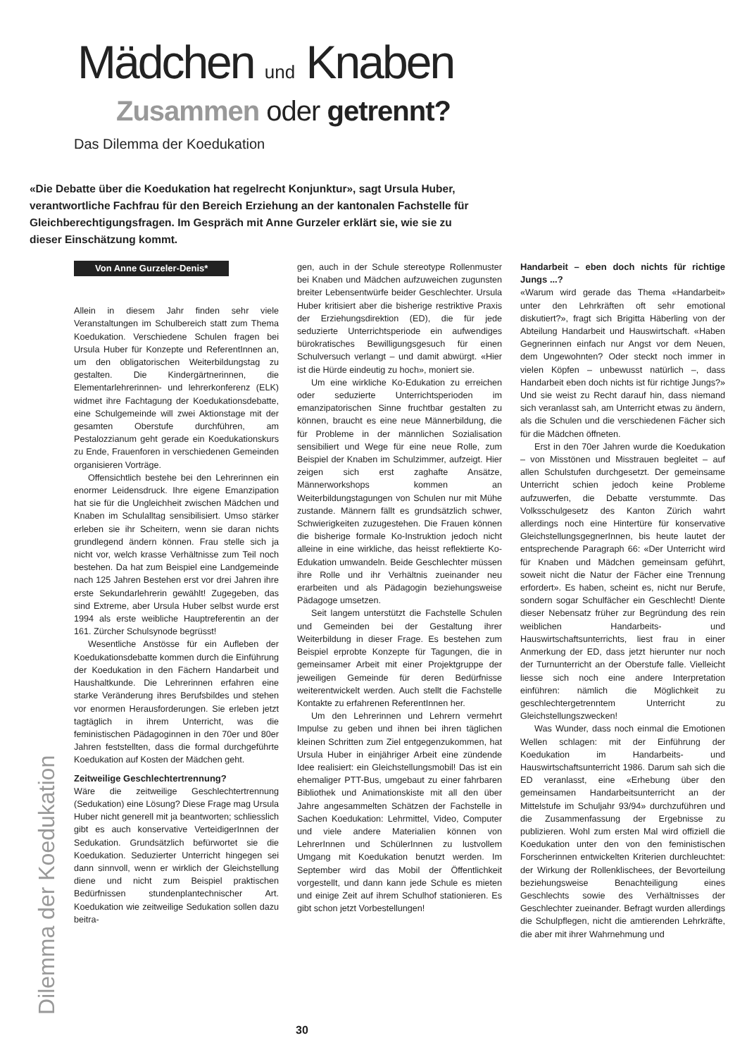Mädchen und Knaben
Zusammen oder getrennt?
Das Dilemma der Koedukation
«Die Debatte über die Koedukation hat regelrecht Konjunktur», sagt Ursula Huber, verantwortliche Fachfrau für den Bereich Erziehung an der kantonalen Fachstelle für Gleichberechtigungsfragen. Im Gespräch mit Anne Gurzeler erklärt sie, wie sie zu dieser Einschätzung kommt.
Von Anne Gurzeler-Denis*
Allein in diesem Jahr finden sehr viele Veranstaltungen im Schulbereich statt zum Thema Koedukation. Verschiedene Schulen fragen bei Ursula Huber für Konzepte und ReferentInnen an, um den obligatorischen Weiterbildungstag zu gestalten. Die Kindergärtnerinnen, die Elementarlehrerinnen- und lehrerkonferenz (ELK) widmet ihre Fachtagung der Koedukationsdebatte, eine Schulgemeinde will zwei Aktionstage mit der gesamten Oberstufe durchführen, am Pestalozzianum geht gerade ein Koedukationskurs zu Ende, Frauenforen in verschiedenen Gemeinden organisieren Vorträge.
Offensichtlich bestehe bei den Lehrerinnen ein enormer Leidensdruck. Ihre eigene Emanzipation hat sie für die Ungleichheit zwischen Mädchen und Knaben im Schulalltag sensibilisiert. Umso stärker erleben sie ihr Scheitern, wenn sie daran nichts grundlegend ändern können. Frau stelle sich ja nicht vor, welch krasse Verhältnisse zum Teil noch bestehen. Da hat zum Beispiel eine Landgemeinde nach 125 Jahren Bestehen erst vor drei Jahren ihre erste Sekundarlehrerin gewählt! Zugegeben, das sind Extreme, aber Ursula Huber selbst wurde erst 1994 als erste weibliche Hauptreferentin an der 161. Zürcher Schulsynode begrüsst!
Wesentliche Anstösse für ein Aufleben der Koedukationsdebatte kommen durch die Einführung der Koedukation in den Fächern Handarbeit und Haushaltkunde. Die Lehrerinnen erfahren eine starke Veränderung ihres Berufsbildes und stehen vor enormen Herausforderungen. Sie erleben jetzt tagtäglich in ihrem Unterricht, was die feministischen Pädagoginnen in den 70er und 80er Jahren feststellten, dass die formal durchgeführte Koedukation auf Kosten der Mädchen geht.
Zeitweilige Geschlechtertrennung?
Wäre die zeitweilige Geschlechtertrennung (Sedukation) eine Lösung? Diese Frage mag Ursula Huber nicht generell mit ja beantworten; schliesslich gibt es auch konservative VerteidigerInnen der Sedukation. Grundsätzlich befürwortet sie die Koedukation. Seduzierter Unterricht hingegen sei dann sinnvoll, wenn er wirklich der Gleichstellung diene und nicht zum Beispiel praktischen Bedürfnissen stundenplantechnischer Art. Koedukation wie zeitweilige Sedukation sollen dazu beitra-
gen, auch in der Schule stereotype Rollenmuster bei Knaben und Mädchen aufzuweichen zugunsten breiter Lebensentwürfe beider Geschlechter. Ursula Huber kritisiert aber die bisherige restriktive Praxis der Erziehungsdirektion (ED), die für jede seduzierte Unterrichtsperiode ein aufwendiges bürokratisches Bewilligungsgesuch für einen Schulversuch verlangt – und damit abwürgt. «Hier ist die Hürde eindeutig zu hoch», moniert sie.
Um eine wirkliche Ko-Edukation zu erreichen oder seduzierte Unterrichtsperioden im emanzipatorischen Sinne fruchtbar gestalten zu können, braucht es eine neue Männerbildung, die für Probleme in der männlichen Sozialisation sensibiliert und Wege für eine neue Rolle, zum Beispiel der Knaben im Schulzimmer, aufzeigt. Hier zeigen sich erst zaghafte Ansätze, Männerworkshops kommen an Weiterbildungstagungen von Schulen nur mit Mühe zustande. Männern fällt es grundsätzlich schwer, Schwierigkeiten zuzugestehen. Die Frauen können die bisherige formale Ko-Instruktion jedoch nicht alleine in eine wirkliche, das heisst reflektierte Ko-Edukation umwandeln. Beide Geschlechter müssen ihre Rolle und ihr Verhältnis zueinander neu erarbeiten und als Pädagogin beziehungsweise Pädagoge umsetzen.
Seit langem unterstützt die Fachstelle Schulen und Gemeinden bei der Gestaltung ihrer Weiterbildung in dieser Frage. Es bestehen zum Beispiel erprobte Konzepte für Tagungen, die in gemeinsamer Arbeit mit einer Projektgruppe der jeweiligen Gemeinde für deren Bedürfnisse weiterentwickelt werden. Auch stellt die Fachstelle Kontakte zu erfahrenen ReferentInnen her.
Um den Lehrerinnen und Lehrern vermehrt Impulse zu geben und ihnen bei ihren täglichen kleinen Schritten zum Ziel entgegenzukommen, hat Ursula Huber in einjähriger Arbeit eine zündende Idee realisiert: ein Gleichstellungsmobil! Das ist ein ehemaliger PTT-Bus, umgebaut zu einer fahrbaren Bibliothek und Animationskiste mit all den über Jahre angesammelten Schätzen der Fachstelle in Sachen Koedukation: Lehrmittel, Video, Computer und viele andere Materialien können von LehrerInnen und SchülerInnen zu lustvollem Umgang mit Koedukation benutzt werden. Im September wird das Mobil der Öffentlichkeit vorgestellt, und dann kann jede Schule es mieten und einige Zeit auf ihrem Schulhof stationieren. Es gibt schon jetzt Vorbestellungen!
Handarbeit – eben doch nichts für richtige Jungs ...?
«Warum wird gerade das Thema «Handarbeit» unter den Lehrkräften oft sehr emotional diskutiert?», fragt sich Brigitta Häberling von der Abteilung Handarbeit und Hauswirtschaft. «Haben Gegnerinnen einfach nur Angst vor dem Neuen, dem Ungewohnten? Oder steckt noch immer in vielen Köpfen – unbewusst natürlich –, dass Handarbeit eben doch nichts ist für richtige Jungs?» Und sie weist zu Recht darauf hin, dass niemand sich veranlasst sah, am Unterricht etwas zu ändern, als die Schulen und die verschiedenen Fächer sich für die Mädchen öffneten.
Erst in den 70er Jahren wurde die Koedukation – von Misstönen und Misstrauen begleitet – auf allen Schulstufen durchgesetzt. Der gemeinsame Unterricht schien jedoch keine Probleme aufzuwerfen, die Debatte verstummte. Das Volksschulgesetz des Kanton Zürich wahrt allerdings noch eine Hintertüre für konservative GleichstellungsgegnerInnen, bis heute lautet der entsprechende Paragraph 66: «Der Unterricht wird für Knaben und Mädchen gemeinsam geführt, soweit nicht die Natur der Fächer eine Trennung erfordert». Es haben, scheint es, nicht nur Berufe, sondern sogar Schulfächer ein Geschlecht! Diente dieser Nebensatz früher zur Begründung des rein weiblichen Handarbeits- und Hauswirtschaftsunterrichts, liest frau in einer Anmerkung der ED, dass jetzt hierunter nur noch der Turnunterricht an der Oberstufe falle. Vielleicht liesse sich noch eine andere Interpretation einführen: nämlich die Möglichkeit zu geschlechtergetrenntem Unterricht zu Gleichstellungszwecken!
Was Wunder, dass noch einmal die Emotionen Wellen schlagen: mit der Einführung der Koedukation im Handarbeits- und Hauswirtschaftsunterricht 1986. Darum sah sich die ED veranlasst, eine «Erhebung über den gemeinsamen Handarbeitsunterricht an der Mittelstufe im Schuljahr 93/94» durchzuführen und die Zusammenfassung der Ergebnisse zu publizieren. Wohl zum ersten Mal wird offiziell die Koedukation unter den von den feministischen Forscherinnen entwickelten Kriterien durchleuchtet: der Wirkung der Rollenklischees, der Bevorteilung beziehungsweise Benachteiligung eines Geschlechts sowie des Verhältnisses der Geschlechter zueinander. Befragt wurden allerdings die Schulpflegen, nicht die amtierenden Lehrkräfte, die aber mit ihrer Wahrnehmung und
Dilemma der Koedukation 30